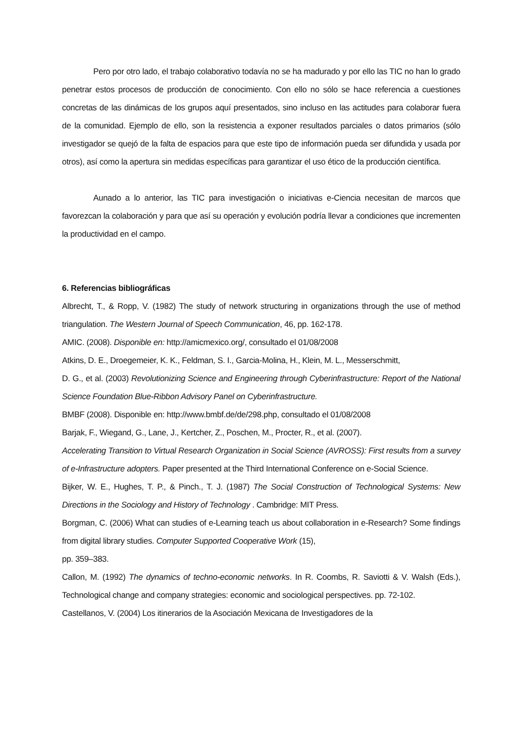Pero por otro lado, el trabajo colaborativo todavía no se ha madurado y por ello las TIC no han lo grado penetrar estos procesos de producción de conocimiento. Con ello no sólo se hace referencia a cuestiones concretas de las dinámicas de los grupos aquí presentados, sino incluso en las actitudes para colaborar fuera de la comunidad. Ejemplo de ello, son la resistencia a exponer resultados parciales o datos primarios (sólo investigador se quejó de la falta de espacios para que este tipo de información pueda ser difundida y usada por otros), así como la apertura sin medidas específicas para garantizar el uso ético de la producción científica.
Aunado a lo anterior, las TIC para investigación o iniciativas e-Ciencia necesitan de marcos que favorezcan la colaboración y para que así su operación y evolución podría llevar a condiciones que incrementen la productividad en el campo.
6. Referencias bibliográficas
Albrecht, T., & Ropp, V. (1982) The study of network structuring in organizations through the use of method triangulation. The Western Journal of Speech Communication, 46, pp. 162-178.
AMIC. (2008). Disponible en: http://amicmexico.org/, consultado el 01/08/2008
Atkins, D. E., Droegemeier, K. K., Feldman, S. I., Garcia-Molina, H., Klein, M. L., Messerschmitt,
D. G., et al. (2003) Revolutionizing Science and Engineering through Cyberinfrastructure: Report of the National Science Foundation Blue-Ribbon Advisory Panel on Cyberinfrastructure.
BMBF (2008). Disponible en: http://www.bmbf.de/de/298.php, consultado el 01/08/2008
Barjak, F., Wiegand, G., Lane, J., Kertcher, Z., Poschen, M., Procter, R., et al. (2007).
Accelerating Transition to Virtual Research Organization in Social Science (AVROSS): First results from a survey of e-Infrastructure adopters. Paper presented at the Third International Conference on e-Social Science.
Bijker, W. E., Hughes, T. P., & Pinch., T. J. (1987) The Social Construction of Technological Systems: New Directions in the Sociology and History of Technology . Cambridge: MIT Press.
Borgman, C. (2006) What can studies of e-Learning teach us about collaboration in e-Research? Some findings from digital library studies. Computer Supported Cooperative Work (15),
pp. 359–383.
Callon, M. (1992) The dynamics of techno-economic networks. In R. Coombs, R. Saviotti & V. Walsh (Eds.), Technological change and company strategies: economic and sociological perspectives. pp. 72-102.
Castellanos, V. (2004) Los itinerarios de la Asociación Mexicana de Investigadores de la